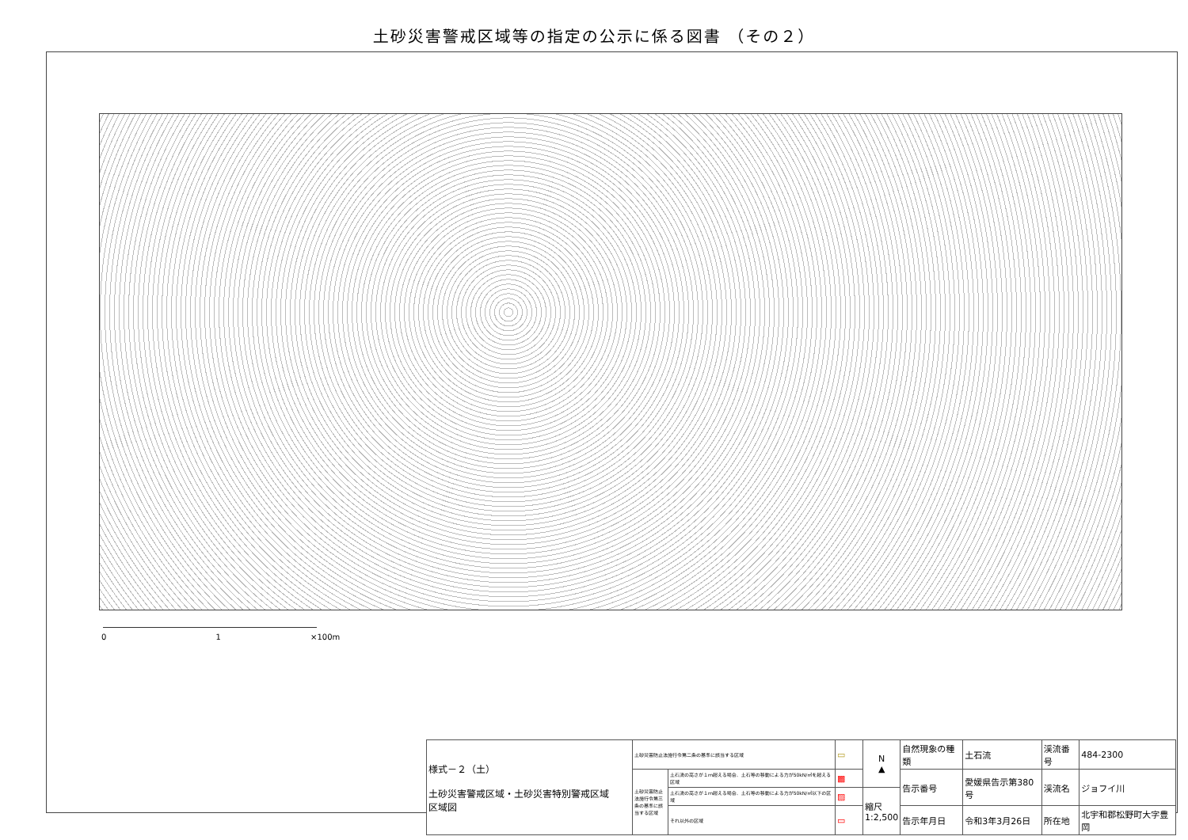土砂災害警戒区域等の指定の公示に係る図書 （その２）
0 1 ×100m
| 様式－２（土） 土砂災害警戒区域・土砂災害特別警戒区域 区域図 | 土砂災害防止法施行令第二条の基準に該当する区域 | | ▭ | N ▲ | 自然現象の種類 | 土石流 | 渓流番号 | 484-2300 |
| | 土砂災害防止法施行令第三条の基準に該当する区域 | 土石流の高さが１ｍ超える場合、土石等の移動による力が50kN/㎡を超える区域 | ▩ | | 告示番号 | 愛媛県告示第380号 | 渓流名 | ジョフイ川 |
| | | 土石流の高さが１ｍ超える場合、土石等の移動による力が50kN/㎡以下の区域 | ▨ | 縮尺 1:2,500 | | | | |
| | | それ以外の区域 | ▭ | | 告示年月日 | 令和3年3月26日 | 所在地 | 北宇和郡松野町大字豊岡 |